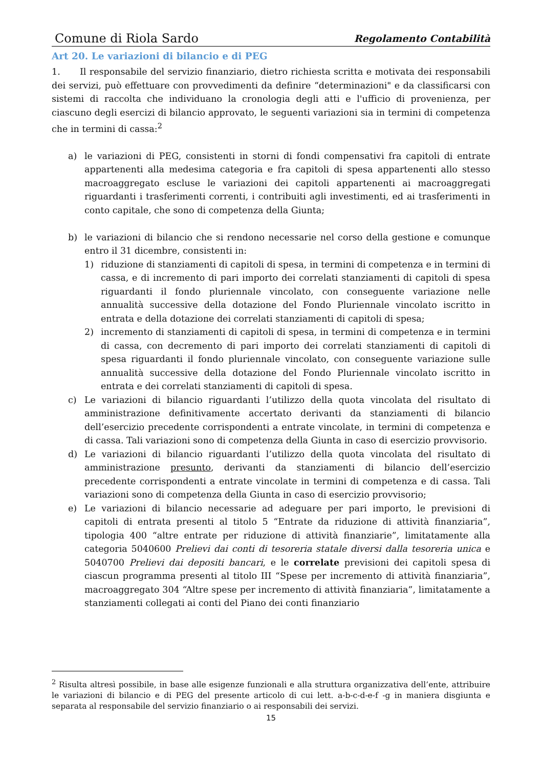Comune di Riola Sardo Regolamento Contabilità
Art 20. Le variazioni di bilancio e di PEG
1. Il responsabile del servizio finanziario, dietro richiesta scritta e motivata dei responsabili dei servizi, può effettuare con provvedimenti da definire “determinazioni" e da classificarsi con sistemi di raccolta che individuano la cronologia degli atti e l'ufficio di provenienza, per ciascuno degli esercizi di bilancio approvato, le seguenti variazioni sia in termini di competenza che in termini di cassa:<sup>2</sup>
a) le variazioni di PEG, consistenti in storni di fondi compensativi fra capitoli di entrate appartenenti alla medesima categoria e fra capitoli di spesa appartenenti allo stesso macroaggregato escluse le variazioni dei capitoli appartenenti ai macroaggregati riguardanti i trasferimenti correnti, i contribuiti agli investimenti, ed ai trasferimenti in conto capitale, che sono di competenza della Giunta;
b) le variazioni di bilancio che si rendono necessarie nel corso della gestione e comunque entro il 31 dicembre, consistenti in:
1) riduzione di stanziamenti di capitoli di spesa, in termini di competenza e in termini di cassa, e di incremento di pari importo dei correlati stanziamenti di capitoli di spesa riguardanti il fondo pluriennale vincolato, con conseguente variazione nelle annualità successive della dotazione del Fondo Pluriennale vincolato iscritto in entrata e della dotazione dei correlati stanziamenti di capitoli di spesa;
2) incremento di stanziamenti di capitoli di spesa, in termini di competenza e in termini di cassa, con decremento di pari importo dei correlati stanziamenti di capitoli di spesa riguardanti il fondo pluriennale vincolato, con conseguente variazione sulle annualità successive della dotazione del Fondo Pluriennale vincolato iscritto in entrata e dei correlati stanziamenti di capitoli di spesa.
c) Le variazioni di bilancio riguardanti l’utilizzo della quota vincolata del risultato di amministrazione definitivamente accertato derivanti da stanziamenti di bilancio dell’esercizio precedente corrispondenti a entrate vincolate, in termini di competenza e di cassa. Tali variazioni sono di competenza della Giunta in caso di esercizio provvisorio.
d) Le variazioni di bilancio riguardanti l’utilizzo della quota vincolata del risultato di amministrazione presunto, derivanti da stanziamenti di bilancio dell’esercizio precedente corrispondenti a entrate vincolate in termini di competenza e di cassa. Tali variazioni sono di competenza della Giunta in caso di esercizio provvisorio;
e) Le variazioni di bilancio necessarie ad adeguare per pari importo, le previsioni di capitoli di entrata presenti al titolo 5 “Entrate da riduzione di attività finanziaria”, tipologia 400 “altre entrate per riduzione di attività finanziarie”, limitatamente alla categoria 5040600 Prelievi dai conti di tesoreria statale diversi dalla tesoreria unica e 5040700 Prelievi dai depositi bancari, e le correlate previsioni dei capitoli spesa di ciascun programma presenti al titolo III “Spese per incremento di attività finanziaria”, macroaggregato 304 “Altre spese per incremento di attività finanziaria”, limitatamente a stanziamenti collegati ai conti del Piano dei conti finanziario
<sup>2</sup> Risulta altresì possibile, in base alle esigenze funzionali e alla struttura organizzativa dell’ente, attribuire le variazioni di bilancio e di PEG del presente articolo di cui lett. a-b-c-d-e-f -g in maniera disgiunta e separata al responsabile del servizio finanziario o ai responsabili dei servizi.
15